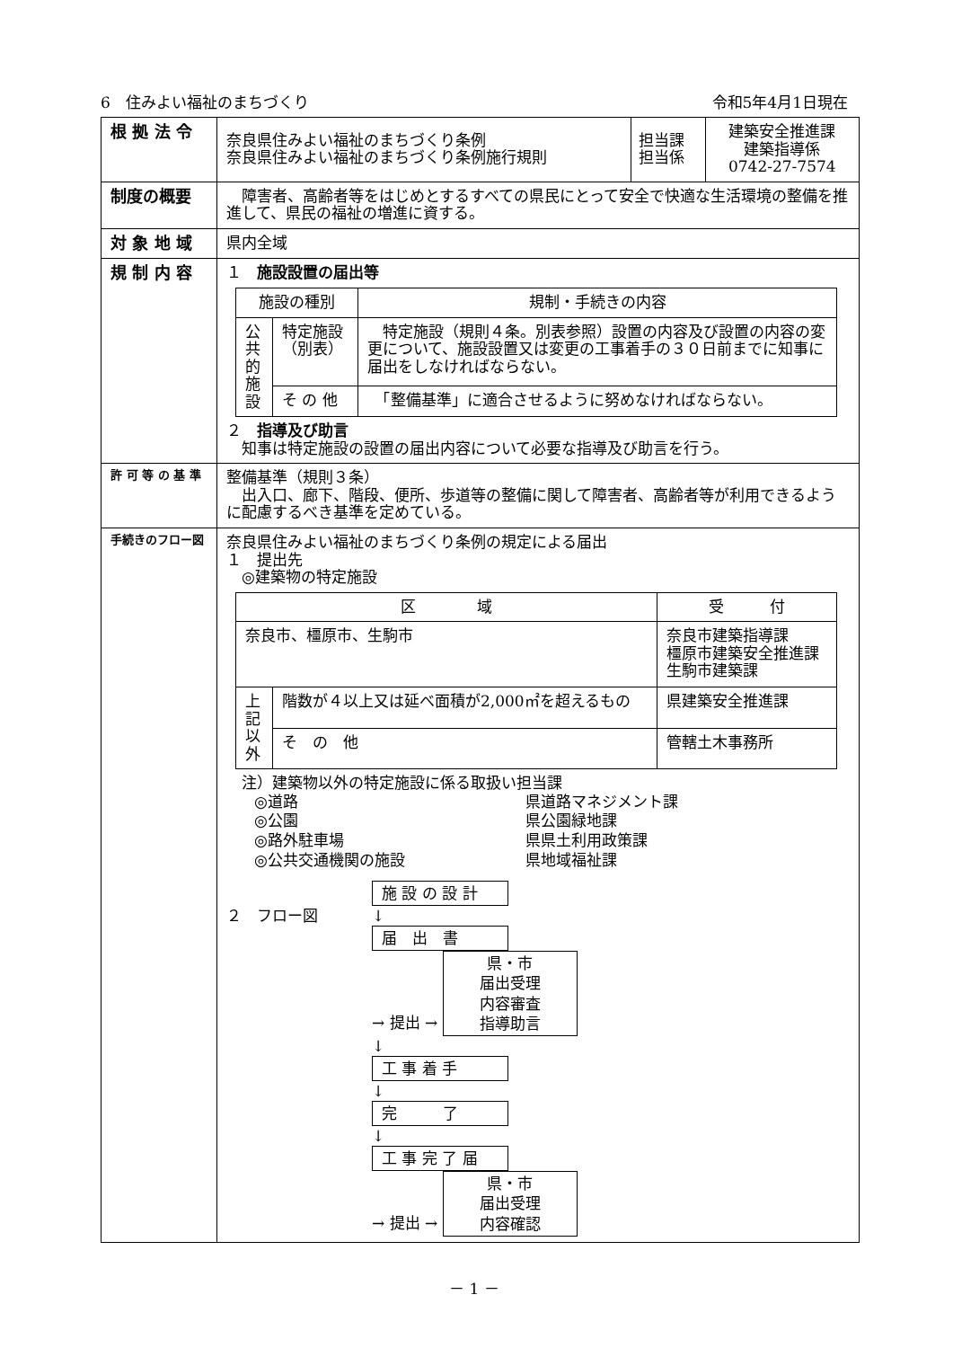6　住みよい福祉のまちづくり 令和5年4月1日現在
| 根 拠 法 令 | / 奈良県住みよい福祉のまちづくり条例 奈良県住みよい福祉のまちづくり条例施行規則 / 担当課 担当係 / 建築安全推進課 建築指導係 0742-27-7574 / |
| 制度の概要 | 障害者、高齢者等をはじめとするすべての県民にとって安全で快適な生活環境の整備を推進して、県民の福祉の増進に資する。 |
| 対 象 地 域 | 県内全域 |
| 規 制 内 容 | １ 施設設置の届出等 / 施設の種別 / / 規制・手続きの内容 / / --- / --- / --- / / 公共的施設 / 特定施設（別表） / 特定施設（規則４条。別表参照）設置の内容及び設置の内容の変更について、施設設置又は変更の工事着手の３０日前までに知事に届出をしなければならない。 / / / そ の 他 / 「整備基準」に適合させるように努めなければならない。 / ２ 指導及び助言 知事は特定施設の設置の届出内容について必要な指導及び助言を行う。 |
| 許 可 等 の 基 準 | 整備基準（規則３条） 出入口、廊下、階段、便所、歩道等の整備に関して障害者、高齢者等が利用できるように配慮するべき基準を定めている。 |
| 手続きのフロー図 | 奈良県住みよい福祉のまちづくり条例の規定による届出 １ 提出先 ◎建築物の特定施設 / 区 域 / / 受 付 / / --- / --- / --- / / 奈良市、橿原市、生駒市 / / 奈良市建築指導課 橿原市建築安全推進課 生駒市建築課 / / 上記以外 / 階数が４以上又は延べ面積が2,000㎡を超えるもの / 県建築安全推進課 / / / そ の 他 / 管轄土木事務所 / 注）建築物以外の特定施設に係る取扱い担当課 / ◎道路 / 県道路マネジメント課 / / ◎公園 / 県公園緑地課 / / ◎路外駐車場 / 県県土利用政策課 / / ◎公共交通機関の施設 / 県地域福祉課 / ２ フロー図 施 設 の 設 計 ↓ 届 出 書 → 提出 → 県・市 届出受理 内容審査 指導助言 ↓ 工 事 着 手 ↓ 完 了 ↓ 工 事 完 了 届 → 提出 → 県・市 届出受理 内容確認 |
－ 1 －